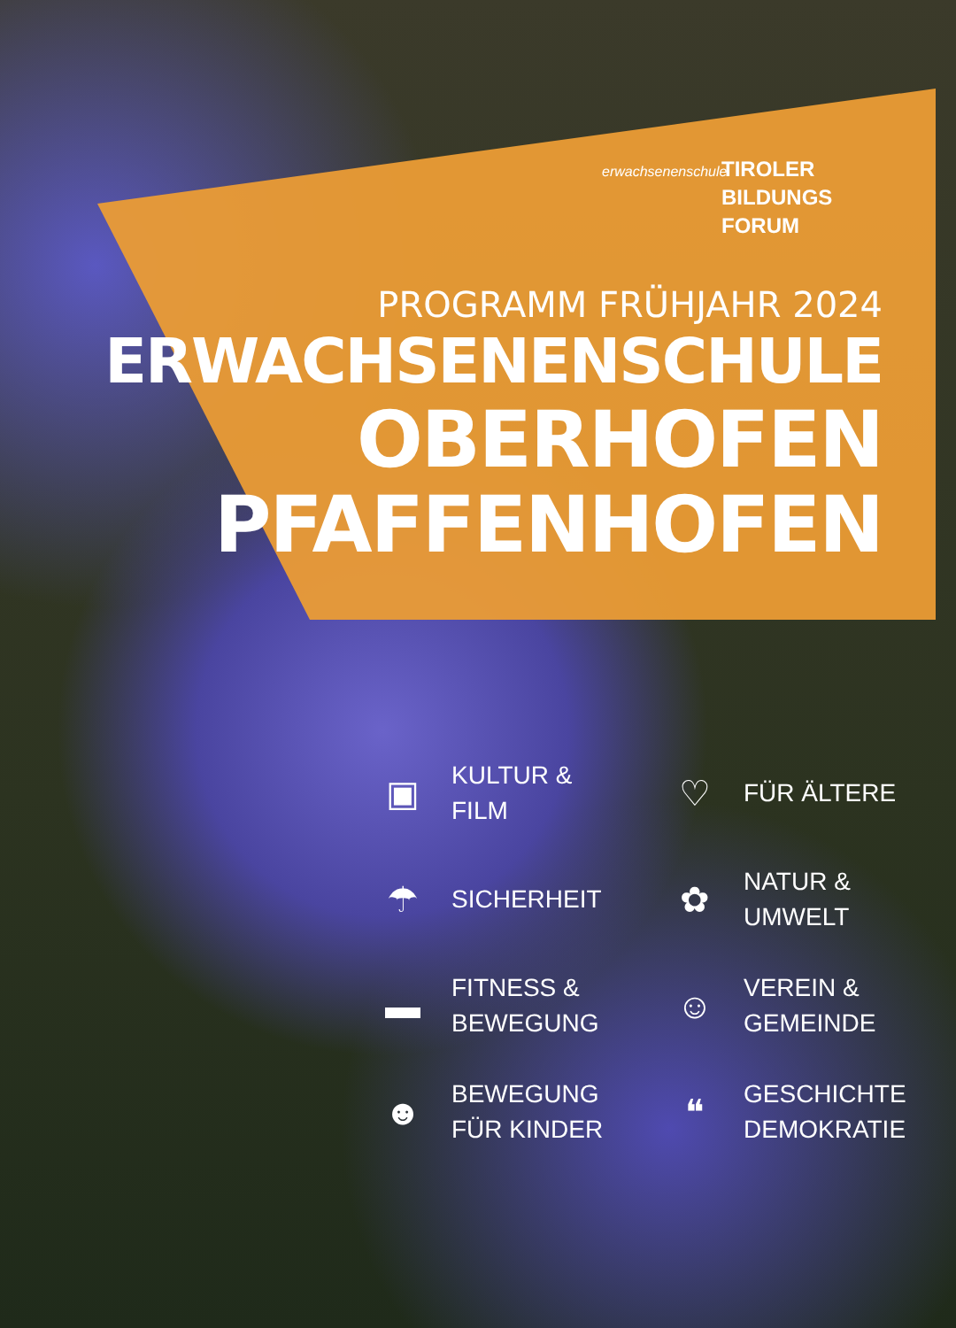erwachsenenschule
TIROLER
BILDUNGS
FORUM
PROGRAMM FRÜHJAHR 2024
ERWACHSENENSCHULE
OBERHOFEN
PFAFFENHOFEN
▣ KULTUR &
FILM
♡ FÜR ÄLTERE
☂ SICHERHEIT
✿ NATUR &
UMWELT
▬ FITNESS &
BEWEGUNG
☺ VEREIN &
GEMEINDE
☻ BEWEGUNG
FÜR KINDER
❝ GESCHICHTE
DEMOKRATIE